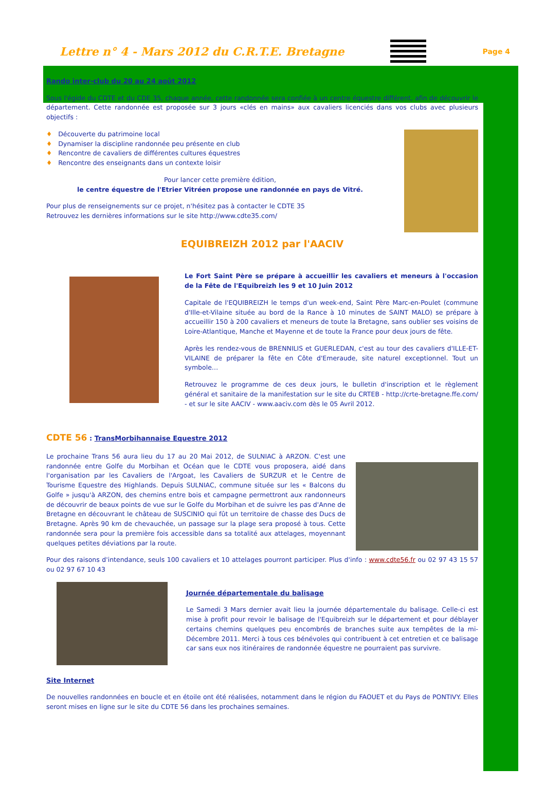Lettre n° 4 - Mars 2012 du C.R.T.E. Bretagne
Page 4
Rando inter-club du 20 au 24 août 2012
Sous l'égide du CDTE et du CDE 35, chaque année, cette randonnée sera confiée à un centre équestre différent, afin de découvrir le département. Cette randonnée est proposée sur 3 jours «clés en mains» aux cavaliers licenciés dans vos clubs avec plusieurs objectifs :
♦ Découverte du patrimoine local
♦ Dynamiser la discipline randonnée peu présente en club
♦ Rencontre de cavaliers de différentes cultures équestres
♦ Rencontre des enseignants dans un contexte loisir
Pour lancer cette première édition,
le centre équestre de l'Etrier Vitréen propose une randonnée en pays de Vitré.
Pour plus de renseignements sur ce projet, n'hésitez pas à contacter le CDTE 35
Retrouvez les dernières informations sur le site http://www.cdte35.com/
EQUIBREIZH 2012 par l'AACIV
Le Fort Saint Père se prépare à accueillir les cavaliers et meneurs à l'occasion de la Fête de l'Equibreizh les 9 et 10 Juin 2012
Capitale de l'EQUIBREIZH le temps d'un week-end, Saint Père Marc-en-Poulet (commune d'Ille-et-Vilaine située au bord de la Rance à 10 minutes de SAINT MALO) se prépare à accueillir 150 à 200 cavaliers et meneurs de toute la Bretagne, sans oublier ses voisins de Loire-Atlantique, Manche et Mayenne et de toute la France pour deux jours de fête.
Après les rendez-vous de BRENNILIS et GUERLEDAN, c'est au tour des cavaliers d'ILLE-ET-VILAINE de préparer la fête en Côte d'Emeraude, site naturel exceptionnel. Tout un symbole…
Retrouvez le programme de ces deux jours, le bulletin d'inscription et le règlement général et sanitaire de la manifestation sur le site du CRTEB - http://crte-bretagne.ffe.com/ - et sur le site AACIV - www.aaciv.com dès le 05 Avril 2012.
CDTE 56 : TransMorbihannaise Equestre 2012
Le prochaine Trans 56 aura lieu du 17 au 20 Mai 2012, de SULNIAC à ARZON. C'est une randonnée entre Golfe du Morbihan et Océan que le CDTE vous proposera, aidé dans l'organisation par les Cavaliers de l'Argoat, les Cavaliers de SURZUR et le Centre de Tourisme Equestre des Highlands. Depuis SULNIAC, commune située sur les « Balcons du Golfe » jusqu'à ARZON, des chemins entre bois et campagne permettront aux randonneurs de découvrir de beaux points de vue sur le Golfe du Morbihan et de suivre les pas d'Anne de Bretagne en découvrant le château de SUSCINIO qui fût un territoire de chasse des Ducs de Bretagne. Après 90 km de chevauchée, un passage sur la plage sera proposé à tous. Cette randonnée sera pour la première fois accessible dans sa totalité aux attelages, moyennant quelques petites déviations par la route.
Pour des raisons d'intendance, seuls 100 cavaliers et 10 attelages pourront participer. Plus d'info : www.cdte56.fr ou 02 97 43 15 57 ou 02 97 67 10 43
Journée départementale du balisage
Le Samedi 3 Mars dernier avait lieu la journée départementale du balisage. Celle-ci est mise à profit pour revoir le balisage de l'Equibreizh sur le département et pour déblayer certains chemins quelques peu encombrés de branches suite aux tempêtes de la mi-Décembre 2011. Merci à tous ces bénévoles qui contribuent à cet entretien et ce balisage car sans eux nos itinéraires de randonnée équestre ne pourraient pas survivre.
Site Internet
De nouvelles randonnées en boucle et en étoile ont été réalisées, notamment dans le région du FAOUET et du Pays de PONTIVY. Elles seront mises en ligne sur le site du CDTE 56 dans les prochaines semaines.